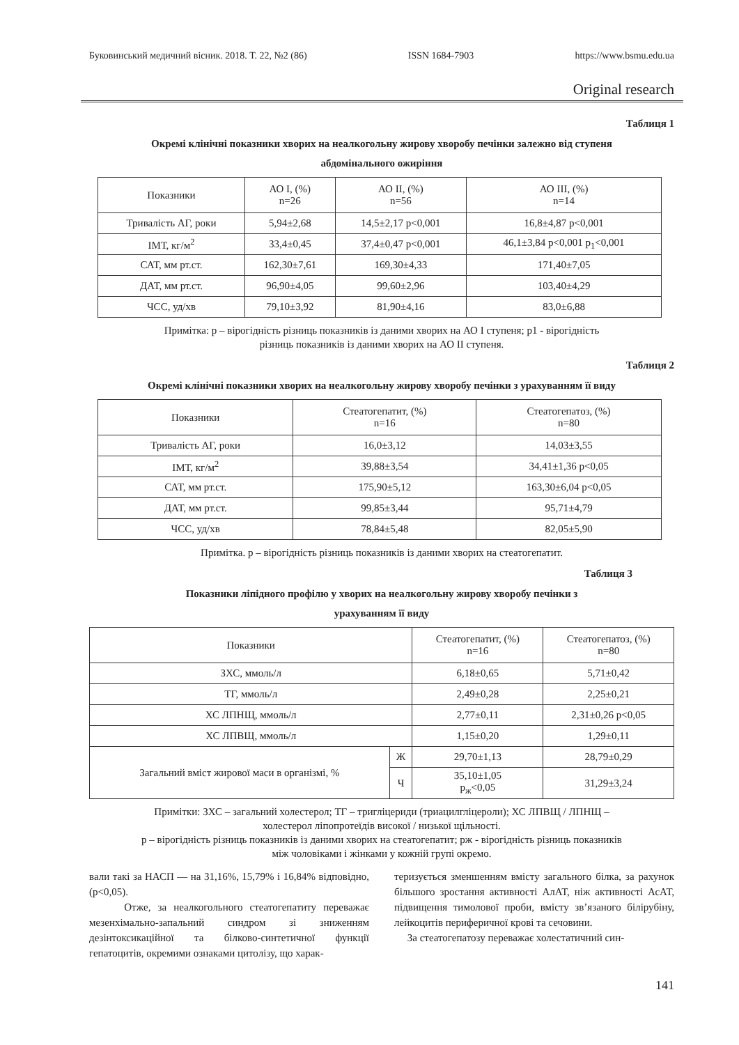Буковинський медичний вісник. 2018. Т. 22, №2 (86) ISSN 1684-7903 https://www.bsmu.edu.ua
Original research
Таблиця 1
Окремі клінічні показники хворих на неалкогольну жирову хворобу печінки залежно від ступеня
абдомінального ожиріння
| Показники | АО І, (%) n=26 | АО ІІ, (%) n=56 | АО ІІІ, (%) n=14 |
| Тривалість АГ, роки | 5,94±2,68 | 14,5±2,17 p<0,001 | 16,8±4,87 p<0,001 |
| ІМТ, кг/м<sup>2</sup> | 33,4±0,45 | 37,4±0,47 p<0,001 | 46,1±3,84 p<0,001 p<sub>1</sub><0,001 |
| САТ, мм рт.ст. | 162,30±7,61 | 169,30±4,33 | 171,40±7,05 |
| ДАТ, мм рт.ст. | 96,90±4,05 | 99,60±2,96 | 103,40±4,29 |
| ЧСС, уд/хв | 79,10±3,92 | 81,90±4,16 | 83,0±6,88 |
Примітка: р – вірогідність різниць показників із даними хворих на АО І ступеня; р1 - вірогідність
різниць показників із даними хворих на АО ІІ ступеня.
Таблиця 2
Окремі клінічні показники хворих на неалкогольну жирову хворобу печінки з урахуванням її виду
| Показники | Стеатогепатит, (%) n=16 | Стеатогепатоз, (%) n=80 |
| Тривалість АГ, роки | 16,0±3,12 | 14,03±3,55 |
| ІМТ, кг/м<sup>2</sup> | 39,88±3,54 | 34,41±1,36 p<0,05 |
| САТ, мм рт.ст. | 175,90±5,12 | 163,30±6,04 p<0,05 |
| ДАТ, мм рт.ст. | 99,85±3,44 | 95,71±4,79 |
| ЧСС, уд/хв | 78,84±5,48 | 82,05±5,90 |
Примітка. р – вірогідність різниць показників із даними хворих на стеатогепатит.
Таблиця 3
Показники ліпідного профілю у хворих на неалкогольну жирову хворобу печінки з
урахуванням її виду
| Показники | | Стеатогепатит, (%) n=16 | Стеатогепатоз, (%) n=80 |
| ЗХС, ммоль/л | | 6,18±0,65 | 5,71±0,42 |
| ТГ, ммоль/л | | 2,49±0,28 | 2,25±0,21 |
| ХС ЛПНЩ, ммоль/л | | 2,77±0,11 | 2,31±0,26 p<0,05 |
| ХС ЛПВЩ, ммоль/л | | 1,15±0,20 | 1,29±0,11 |
| Загальний вміст жирової маси в організмі, % | Ж | 29,70±1,13 | 28,79±0,29 |
| | Ч | 35,10±1,05 р<sub>ж</sub><0,05 | 31,29±3,24 |
Примітки: ЗХС – загальний холестерол; ТГ – тригліцериди (триацилгліцероли); ХС ЛПВЩ / ЛПНЩ –
холестерол ліпопротеїдів високої / низької щільності.
р – вірогідність різниць показників із даними хворих на стеатогепатит; рж - вірогідність різниць показників
між чоловіками і жінками у кожній групі окремо.
вали такі за НАСП — на 31,16%, 15,79% і 16,84% відповідно, (p<0,05).
Отже, за неалкогольного стеатогепатиту переважає мезенхімально-запальний синдром зі зниженням дезінтоксикаційної та білково-синтетичної функції гепатоцитів, окремими ознаками цитолізу, що харак-
теризується зменшенням вмісту загального білка, за рахунок більшого зростання активності АлАТ, ніж активності АсАТ, підвищення тимолової проби, вмісту зв’язаного білірубіну, лейкоцитів периферичної крові та сечовини.
За стеатогепатозу переважає холестатичний син-
141